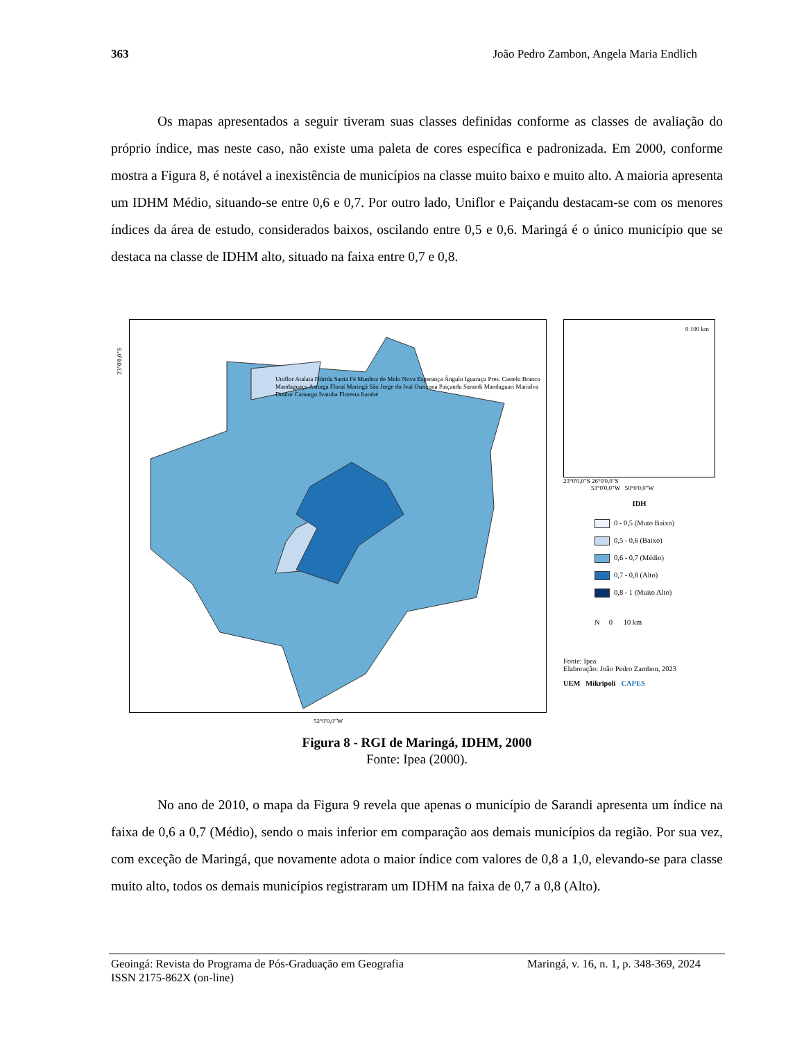363 João Pedro Zambon, Angela Maria Endlich
Os mapas apresentados a seguir tiveram suas classes definidas conforme as classes de avaliação do próprio índice, mas neste caso, não existe uma paleta de cores específica e padronizada. Em 2000, conforme mostra a Figura 8, é notável a inexistência de municípios na classe muito baixo e muito alto. A maioria apresenta um IDHM Médio, situando-se entre 0,6 e 0,7. Por outro lado, Uniflor e Paiçandu destacam-se com os menores índices da área de estudo, considerados baixos, oscilando entre 0,5 e 0,6. Maringá é o único município que se destaca na classe de IDHM alto, situado na faixa entre 0,7 e 0,8.
Uniflor Atalaia Flórida Santa Fé Munhoz de Melo Nova Esperança Ângulo Iguaraçu Pres. Castelo Branco Mandaguaçu Astorga Floraí Maringá São Jorge do Ivaí Ourizona Paiçandu Sarandi Mandaguari Marialva Doutor Camargo Ivatuba Floresta Itambé
52°0'0,0"W
23°0'0,0"S
0 100 km
23°0'0,0"S 26°0'0,0"S
53°0'0,0"W 50°0'0,0"W
IDH
0 - 0,5 (Muto Baixo)
0,5 - 0,6 (Baixo)
0,6 - 0,7 (Médio)
0,7 - 0,8 (Alto)
0,8 - 1 (Muito Alto)
N 0 10 km
Fonte: Ipea
Elaboração: João Pedro Zambon, 2023
UEM Mikripoli CAPES
Figura 8 - RGI de Maringá, IDHM, 2000
Fonte: Ipea (2000).
No ano de 2010, o mapa da Figura 9 revela que apenas o município de Sarandi apresenta um índice na faixa de 0,6 a 0,7 (Médio), sendo o mais inferior em comparação aos demais municípios da região. Por sua vez, com exceção de Maringá, que novamente adota o maior índice com valores de 0,8 a 1,0, elevando-se para classe muito alto, todos os demais municípios registraram um IDHM na faixa de 0,7 a 0,8 (Alto).
Geoingá: Revista do Programa de Pós-Graduação em Geografia Maringá, v. 16, n. 1, p. 348-369, 2024
ISSN 2175-862X (on-line)